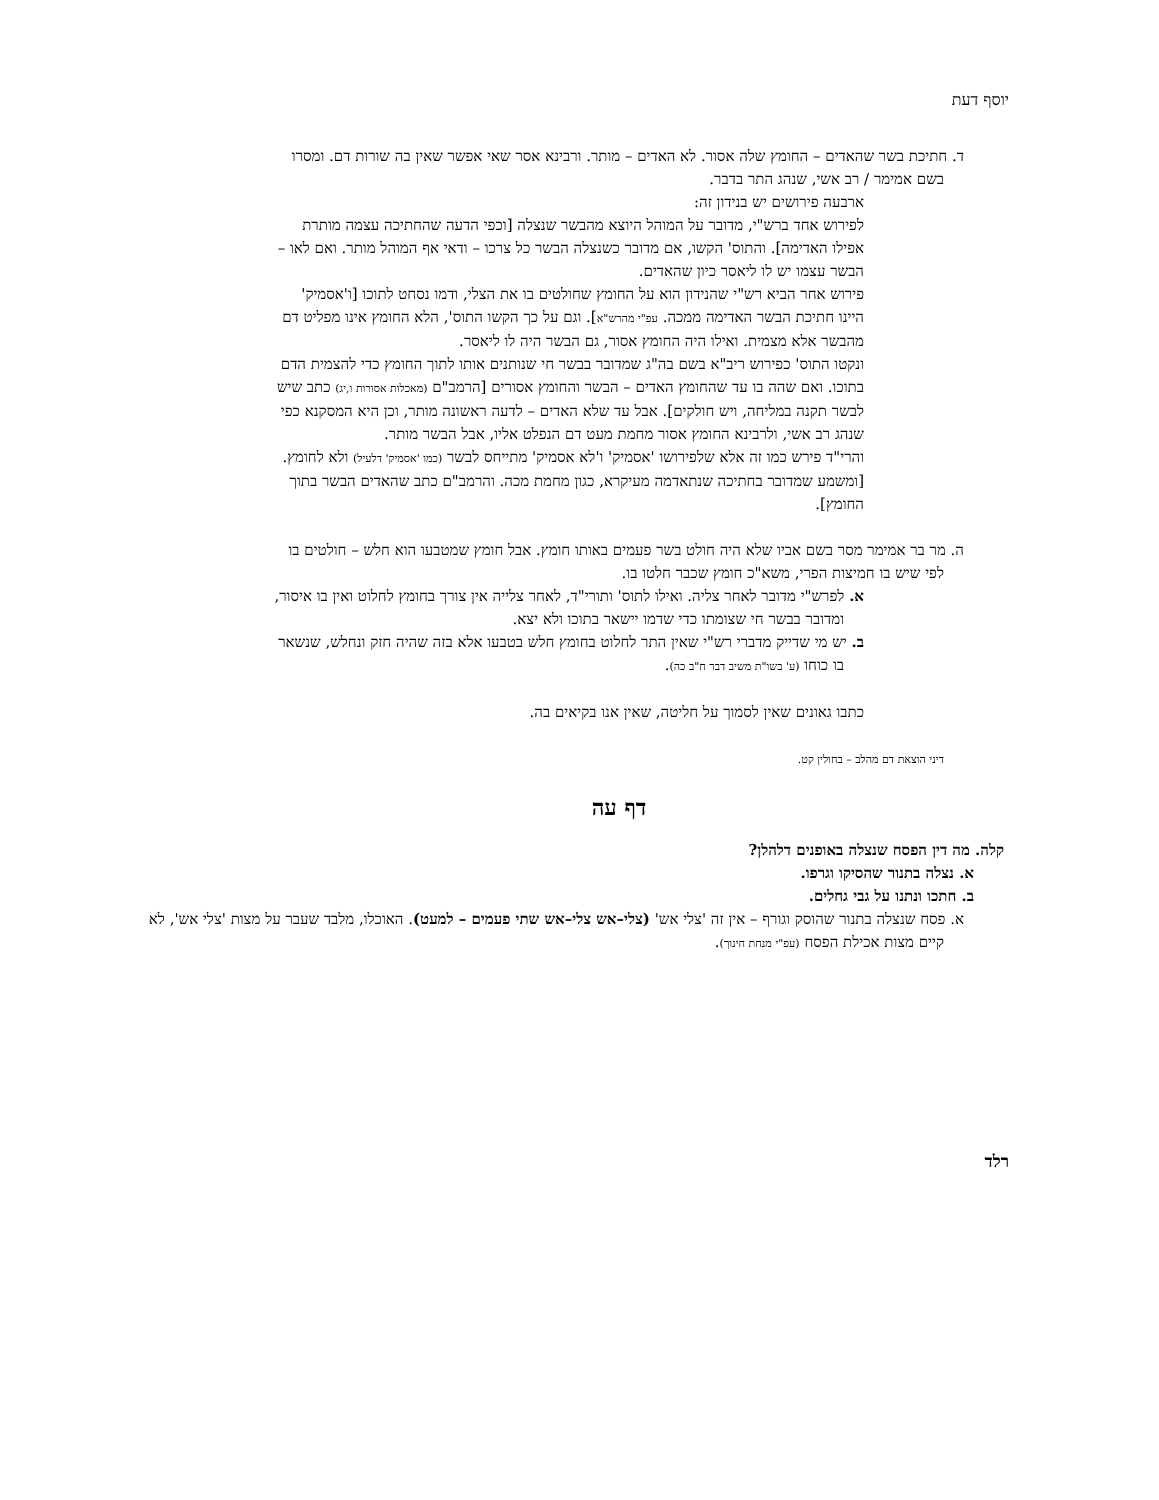יוסף דעת
ד. חתיכת בשר שהאדים – החומץ שלה אסור. לא האדים – מותר. ורבינא אסר שאי אפשר שאין בה שורות דם. ומסרו בשם אמימר / רב אשי, שנהג התר בדבר.
ארבעה פירושים יש בנידון זה:
לפירוש אחד ברש"י, מדובר על המוהל היוצא מהבשר שנצלה [וכפי הדעה שהחתיכה עצמה מותרת אפילו האדימה]. והתוס' הקשו, אם מדובר כשנצלה הבשר כל צרכו – ודאי אף המוהל מותר. ואם לאו – הבשר עצמו יש לו ליאסר כיון שהאדים.
פירוש אחר הביא רש"י שהנידון הוא על החומץ שחולטים בו את הצלי, ודמו נסחט לתוכו [ו'אסמיק' היינו חתיכת הבשר האדימה ממכה. עפ"י מהרש"א]. וגם על כך הקשו התוס', הלא החומץ אינו מפליט דם מהבשר אלא מצמית. ואילו היה החומץ אסור, גם הבשר היה לו ליאסר.
ונקטו התוס' כפירוש ריב"א בשם בה"ג שמדובר בבשר חי שנותנים אותו לתוך החומץ כדי להצמית הדם בתוכו. ואם שהה בו עד שהחומץ האדים – הבשר והחומץ אסורים [הרמב"ם (מאכלות אסורות ו,יג) כתב שיש לבשר תקנה במליחה, ויש חולקים]. אבל עד שלא האדים – לדעה ראשונה מותר, וכן היא המסקנא כפי שנהג רב אשי, ולרבינא החומץ אסור מחמת מעט דם הנפלט אליו, אבל הבשר מותר.
והרי"ד פירש כמו זה אלא שלפירושו 'אסמיק' ו'לא אסמיק' מתייחס לבשר (כמו 'אסמיק' דלעיל) ולא לחומץ. [ומשמע שמדובר בחתיכה שנתאדמה מעיקרא, כגון מחמת מכה. והרמב"ם כתב שהאדים הבשר בתוך החומץ].
ה. מר בר אמימר מסר בשם אביו שלא היה חולט בשר פעמים באותו חומץ. אבל חומץ שמטבעו הוא חלש – חולטים בו לפי שיש בו חמיצות הפרי, משא"כ חומץ שכבר חלטו בו.
א. לפרש"י מדובר לאחר צליה. ואילו לתוס' ותורי"ד, לאחר צלייה אין צורך בחומץ לחלוט ואין בו איסור, ומדובר בבשר חי שצומתו כדי שדמו יישאר בתוכו ולא יצא.
ב. יש מי שדייק מדברי רש"י שאין התר לחלוט בחומץ חלש בטבעו אלא בזה שהיה חזק ונחלש, שנשאר בו כוחו (ע' בשו"ת משיב דבר ח"ב כה).
כתבו גאונים שאין לסמוך על חליטה, שאין אנו בקיאים בה.
דיני הוצאת דם מהלב – בחולין קט.
דף עה
קלה. מה דין הפסח שנצלה באופנים דלהלן?
א. נצלה בתנור שהסיקו וגרפו.
ב. חתכו ונתנו על גבי גחלים.
א. פסח שנצלה בתנור שהוסק וגורף – אין זה 'צלי אש' (צלי–אש צלי–אש שתי פעמים – למעט). האוכלו, מלבד שעבר על מצות 'צלי אש', לא קיים מצות אכילת הפסח (עפ"י מנחת חינוך).
רלד